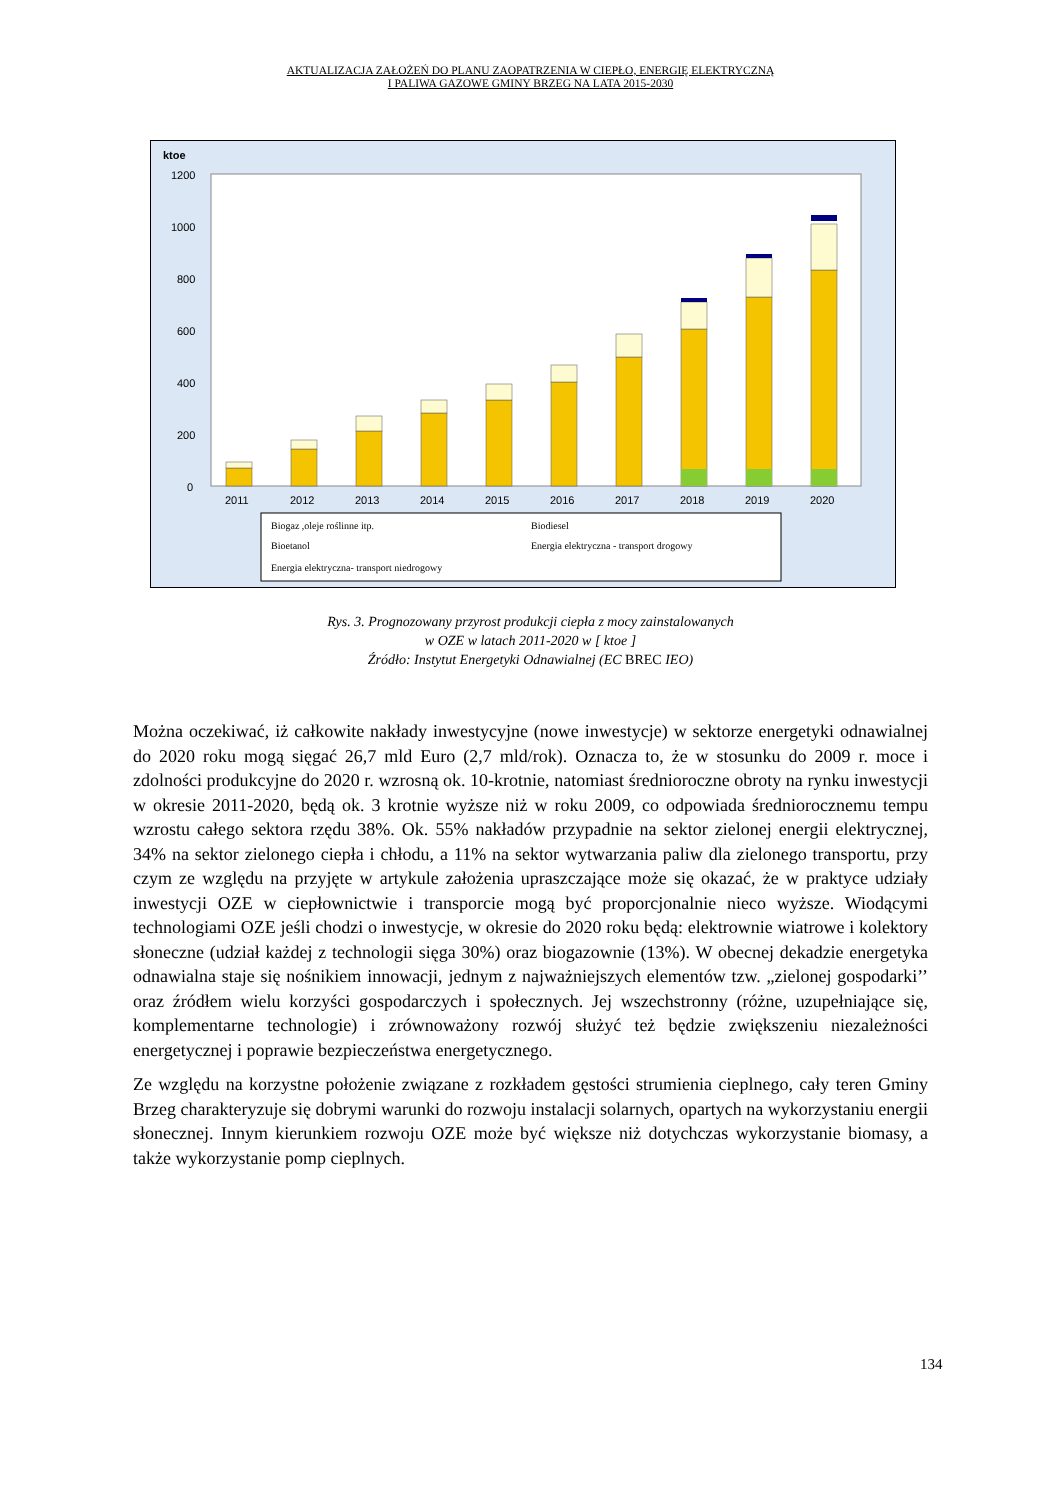AKTUALIZACJA ZAŁOŻEŃ DO PLANU ZAOPATRZENIA W CIEPŁO, ENERGIĘ ELEKTRYCZNĄ
I PALIWA GAZOWE GMINY BRZEG NA LATA 2015-2030
ktoe
1200
1000
800
600
400
200
0
2011
2012
2013
2014
2015
2016
2017
2018
2019
2020
Biogaz ,oleje roślinne itp.
Biodiesel
Bioetanol
Energia elektryczna - transport drogowy
Energia elektryczna- transport niedrogowy
Rys. 3. Prognozowany przyrost produkcji ciepła z mocy zainstalowanych
w OZE w latach 2011-2020 w [ ktoe ]
Źródło: Instytut Energetyki Odnawialnej (EC BREC IEO)
Można oczekiwać, iż całkowite nakłady inwestycyjne (nowe inwestycje) w sektorze energetyki odnawialnej do 2020 roku mogą sięgać 26,7 mld Euro (2,7 mld/rok). Oznacza to, że w stosunku do 2009 r. moce i zdolności produkcyjne do 2020 r. wzrosną ok. 10-krotnie, natomiast średnioroczne obroty na rynku inwestycji w okresie 2011-2020, będą ok. 3 krotnie wyższe niż w roku 2009, co odpowiada średniorocznemu tempu wzrostu całego sektora rzędu 38%. Ok. 55% nakładów przypadnie na sektor zielonej energii elektrycznej, 34% na sektor zielonego ciepła i chłodu, a 11% na sektor wytwarzania paliw dla zielonego transportu, przy czym ze względu na przyjęte w artykule założenia upraszczające może się okazać, że w praktyce udziały inwestycji OZE w ciepłownictwie i transporcie mogą być proporcjonalnie nieco wyższe. Wiodącymi technologiami OZE jeśli chodzi o inwestycje, w okresie do 2020 roku będą: elektrownie wiatrowe i kolektory słoneczne (udział każdej z technologii sięga 30%) oraz biogazownie (13%). W obecnej dekadzie energetyka odnawialna staje się nośnikiem innowacji, jednym z najważniejszych elementów tzw. „zielonej gospodarki’’ oraz źródłem wielu korzyści gospodarczych i społecznych. Jej wszechstronny (różne, uzupełniające się, komplementarne technologie) i zrównoważony rozwój służyć też będzie zwiększeniu niezależności energetycznej i poprawie bezpieczeństwa energetycznego.
Ze względu na korzystne położenie związane z rozkładem gęstości strumienia cieplnego, cały teren Gminy Brzeg charakteryzuje się dobrymi warunki do rozwoju instalacji solarnych, opartych na wykorzystaniu energii słonecznej. Innym kierunkiem rozwoju OZE może być większe niż dotychczas wykorzystanie biomasy, a także wykorzystanie pomp cieplnych.
134